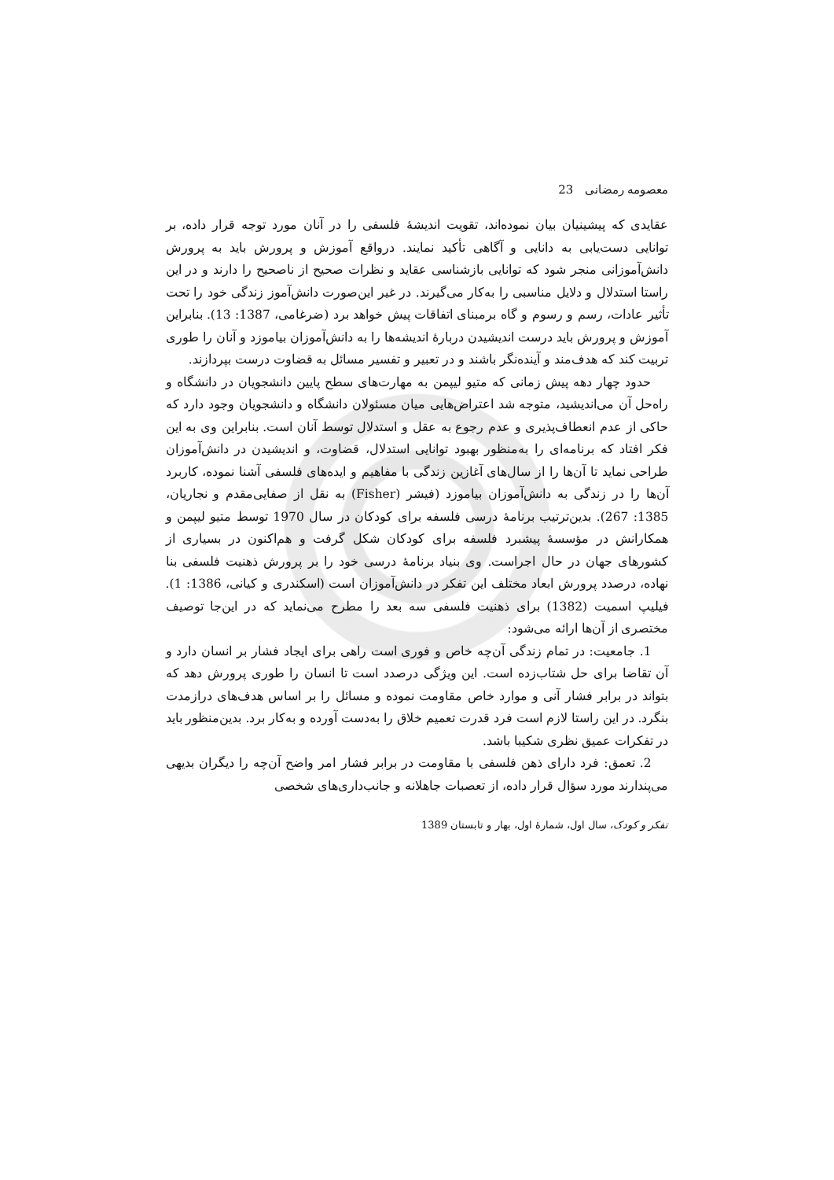معصومه رمضانی 23
عقایدی که پیشینیان بیان نموده‌اند، تقویت اندیشهٔ فلسفی را در آنان مورد توجه قرار داده، بر توانایی دست‌یابی به دانایی و آگاهی تأکید نمایند. درواقع آموزش و پرورش باید به پرورش دانش‌آموزانی منجر شود که توانایی بازشناسی عقاید و نظرات صحیح از ناصحیح را دارند و در این راستا استدلال و دلایل مناسبی را به‌کار می‌گیرند. در غیر این‌صورت دانش‌آموز زندگی خود را تحت تأثیر عادات، رسم و رسوم و گاه برمبنای اتفاقات پیش خواهد برد (ضرغامی، 1387: 13). بنابراین آموزش و پرورش باید درست اندیشیدن دربارهٔ اندیشه‌ها را به دانش‌آموزان بیاموزد و آنان را طوری تربیت کند که هدف‌مند و آینده‌نگر باشند و در تعبیر و تفسیر مسائل به قضاوت درست بپردازند.
حدود چهار دهه پیش زمانی که متیو لیپمن به مهارت‌های سطح پایین دانشجویان در دانشگاه و راه‌حل آن می‌اندیشید، متوجه شد اعتراض‌هایی میان مسئولان دانشگاه و دانشجویان وجود دارد که حاکی از عدم انعطاف‌پذیری و عدم رجوع به عقل و استدلال توسط آنان است. بنابراین وی به این فکر افتاد که برنامه‌ای را به‌منظور بهبود توانایی استدلال، قضاوت، و اندیشیدن در دانش‌آموزان طراحی نماید تا آن‌ها را از سال‌های آغازین زندگی با مفاهیم و ایده‌های فلسفی آشنا نموده، کاربرد آن‌ها را در زندگی به دانش‌آموزان بیاموزد (فیشر (Fisher) به نقل از صفایی‌مقدم و نجاریان، 1385: 267). بدین‌ترتیب برنامهٔ درسی فلسفه برای کودکان در سال 1970 توسط متیو لیپمن و همکارانش در مؤسسهٔ پیشبرد فلسفه برای کودکان شکل گرفت و هم‌اکنون در بسیاری از کشورهای جهان در حال اجراست. وی بنیاد برنامهٔ درسی خود را بر پرورش ذهنیت فلسفی بنا نهاده، درصدد پرورش ابعاد مختلف این تفکر در دانش‌آموزان است (اسکندری و کیانی، 1386: 1). فیلیپ اسمیت (1382) برای ذهنیت فلسفی سه بعد را مطرح می‌نماید که در این‌جا توصیف مختصری از آن‌ها ارائه می‌شود:
1. جامعیت: در تمام زندگی آن‌چه خاص و فوری است راهی برای ایجاد فشار بر انسان دارد و آن تقاضا برای حل شتاب‌زده است. این ویژگی درصدد است تا انسان را طوری پرورش دهد که بتواند در برابر فشار آنی و موارد خاص مقاومت نموده و مسائل را بر اساس هدف‌های درازمدت بنگرد. در این راستا لازم است فرد قدرت تعمیم خلاق را به‌دست آورده و به‌کار برد. بدین‌منظور باید در تفکرات عمیق نظری شکیبا باشد.
2. تعمق: فرد دارای ذهن فلسفی با مقاومت در برابر فشار امر واضح آن‌چه را دیگران بدیهی می‌پندارند مورد سؤال قرار داده، از تعصبات جاهلانه و جانب‌داری‌های شخصی
تفکر و کودک، سال اول، شمارهٔ اول، بهار و تابستان 1389